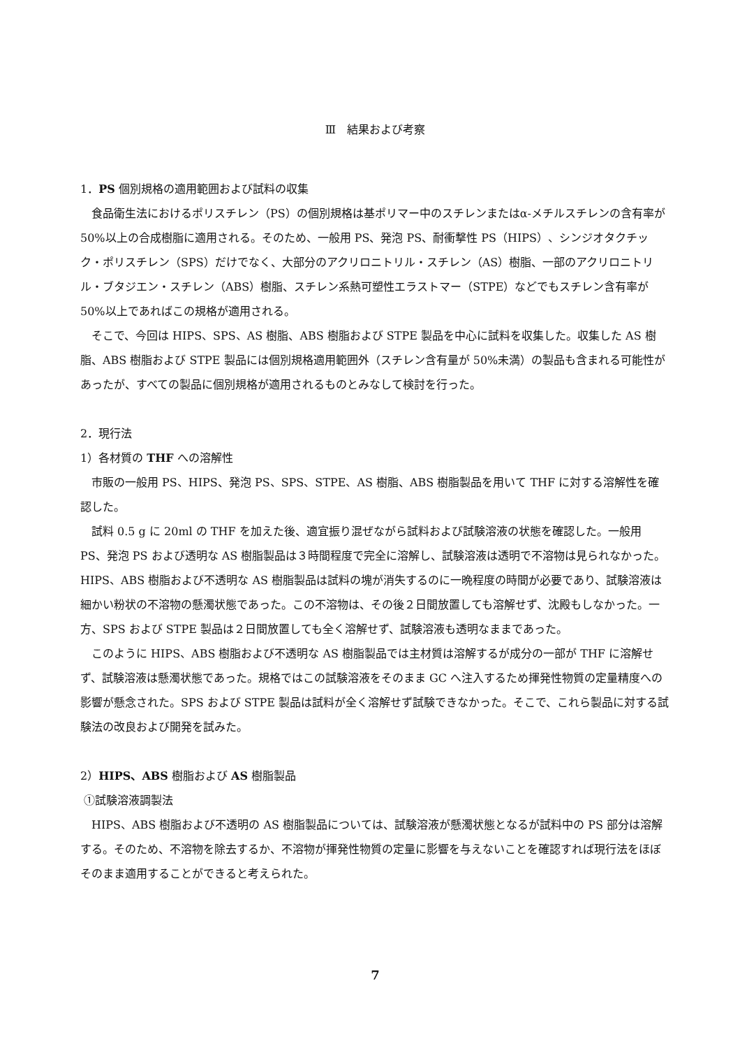Ⅲ　結果および考察
1．PS 個別規格の適用範囲および試料の収集
食品衛生法におけるポリスチレン（PS）の個別規格は基ポリマー中のスチレンまたはα-メチルスチレンの含有率が 50%以上の合成樹脂に適用される。そのため、一般用 PS、発泡 PS、耐衝撃性 PS（HIPS）、シンジオタクチック・ポリスチレン（SPS）だけでなく、大部分のアクリロニトリル・スチレン（AS）樹脂、一部のアクリロニトリル・ブタジエン・スチレン（ABS）樹脂、スチレン系熱可塑性エラストマー（STPE）などでもスチレン含有率が 50%以上であればこの規格が適用される。
そこで、今回は HIPS、SPS、AS 樹脂、ABS 樹脂および STPE 製品を中心に試料を収集した。収集した AS 樹脂、ABS 樹脂および STPE 製品には個別規格適用範囲外（スチレン含有量が 50%未満）の製品も含まれる可能性があったが、すべての製品に個別規格が適用されるものとみなして検討を行った。
2．現行法
1）各材質の THF への溶解性
市販の一般用 PS、HIPS、発泡 PS、SPS、STPE、AS 樹脂、ABS 樹脂製品を用いて THF に対する溶解性を確認した。
試料 0.5 g に 20ml の THF を加えた後、適宜振り混ぜながら試料および試験溶液の状態を確認した。一般用 PS、発泡 PS および透明な AS 樹脂製品は３時間程度で完全に溶解し、試験溶液は透明で不溶物は見られなかった。HIPS、ABS 樹脂および不透明な AS 樹脂製品は試料の塊が消失するのに一晩程度の時間が必要であり、試験溶液は細かい粉状の不溶物の懸濁状態であった。この不溶物は、その後２日間放置しても溶解せず、沈殿もしなかった。一方、SPS および STPE 製品は２日間放置しても全く溶解せず、試験溶液も透明なままであった。
このように HIPS、ABS 樹脂および不透明な AS 樹脂製品では主材質は溶解するが成分の一部が THF に溶解せず、試験溶液は懸濁状態であった。規格ではこの試験溶液をそのまま GC へ注入するため揮発性物質の定量精度への影響が懸念された。SPS および STPE 製品は試料が全く溶解せず試験できなかった。そこで、これら製品に対する試験法の改良および開発を試みた。
2）HIPS、ABS 樹脂および AS 樹脂製品
①試験溶液調製法
HIPS、ABS 樹脂および不透明の AS 樹脂製品については、試験溶液が懸濁状態となるが試料中の PS 部分は溶解する。そのため、不溶物を除去するか、不溶物が揮発性物質の定量に影響を与えないことを確認すれば現行法をほぼそのまま適用することができると考えられた。
7